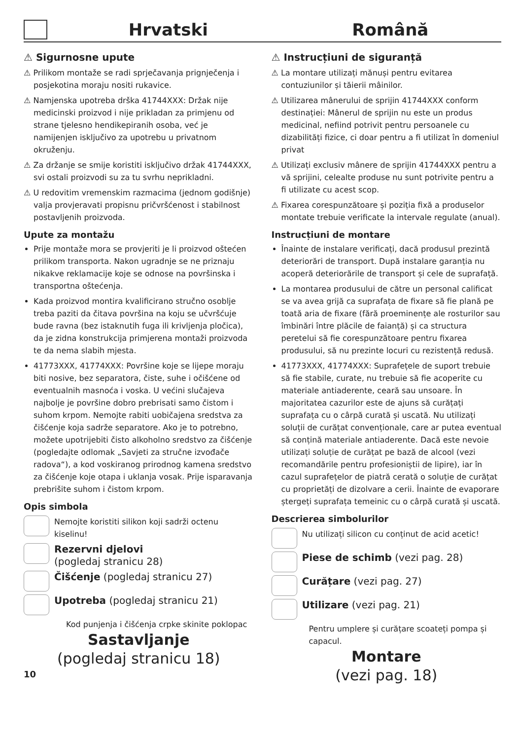Hrvatski
Română
⚠ Sigurnosne upute
⚠ Prilikom montaže se radi sprječavanja prignječenja i posjekotina moraju nositi rukavice.
⚠ Namjenska upotreba drška 41744XXX: Držak nije medicinski proizvod i nije prikladan za primjenu od strane tjelesno hendikepiranih osoba, već je namijenjen isključivo za upotrebu u privatnom okruženju.
⚠ Za držanje se smije koristiti isključivo držak 41744XXX, svi ostali proizvodi su za tu svrhu neprikladni.
⚠ U redovitim vremenskim razmacima (jednom godišnje) valja provjeravati propisnu pričvršćenost i stabilnost postavljenih proizvoda.
Upute za montažu
Prije montaže mora se provjeriti je li proizvod oštećen prilikom transporta. Nakon ugradnje se ne priznaju nikakve reklamacije koje se odnose na površinska i transportna oštećenja.
Kada proizvod montira kvalificirano stručno osoblje treba paziti da čitava površina na koju se učvršćuje bude ravna (bez istaknutih fuga ili krivljenja pločica), da je zidna konstrukcija primjerena montaži proizvoda te da nema slabih mjesta.
41773XXX, 41774XXX: Površine koje se lijepe moraju biti nosive, bez separatora, čiste, suhe i očišćene od eventualnih masnoća i voska. U većini slučajeva najbolje je površine dobro prebrisati samo čistom i suhom krpom. Nemojte rabiti uobičajena sredstva za čišćenje koja sadrže separatore. Ako je to potrebno, možete upotrijebiti čisto alkoholno sredstvo za čišćenje (pogledajte odlomak „Savjeti za stručne izvođače radova“), a kod voskiranog prirodnog kamena sredstvo za čišćenje koje otapa i uklanja vosak. Prije isparavanja prebrišite suhom i čistom krpom.
Opis simbola
Nemojte koristiti silikon koji sadrži octenu kiselinu!
Rezervni djelovi
(pogledaj stranicu 28)
Čišćenje (pogledaj stranicu 27)
Upotreba (pogledaj stranicu 21)
Kod punjenja i čišćenja crpke skinite poklopac
Sastavljanje
(pogledaj stranicu 18)
10
⚠ Instrucțiuni de siguranță
⚠ La montare utilizați mănuși pentru evitarea contuziunilor și tăierii mâinilor.
⚠ Utilizarea mânerului de sprijin 41744XXX conform destinației: Mânerul de sprijin nu este un produs medicinal, nefiind potrivit pentru persoanele cu dizabilități fizice, ci doar pentru a fi utilizat în domeniul privat
⚠ Utilizați exclusiv mânere de sprijin 41744XXX pentru a vă sprijini, celealte produse nu sunt potrivite pentru a fi utilizate cu acest scop.
⚠ Fixarea corespunzătoare și poziția fixă a produselor montate trebuie verificate la intervale regulate (anual).
Instrucțiuni de montare
Înainte de instalare verificați, dacă produsul prezintă deteriorări de transport. După instalare garanția nu acoperă deteriorările de transport și cele de suprafață.
La montarea produsului de către un personal calificat se va avea grijă ca suprafața de fixare să fie plană pe toată aria de fixare (fără proeminențe ale rosturilor sau îmbinări între plăcile de faianță) și ca structura peretelui să fie corespunzătoare pentru fixarea produsului, să nu prezinte locuri cu rezistență redusă.
41773XXX, 41774XXX: Suprafețele de suport trebuie să fie stabile, curate, nu trebuie să fie acoperite cu materiale antiaderente, ceară sau unsoare. În majoritatea cazurilor este de ajuns să curățați suprafața cu o cârpă curată și uscată. Nu utilizați soluții de curățat convenționale, care ar putea eventual să conțină materiale antiaderente. Dacă este nevoie utilizați soluție de curățat pe bază de alcool (vezi recomandările pentru profesioniștii de lipire), iar în cazul suprafețelor de piatră cerată o soluție de curățat cu proprietăți de dizolvare a cerii. Înainte de evaporare ștergeți suprafața temeinic cu o cârpă curată și uscată.
Descrierea simbolurilor
Nu utilizați silicon cu conținut de acid acetic!
Piese de schimb (vezi pag. 28)
Curățare (vezi pag. 27)
Utilizare (vezi pag. 21)
Pentru umplere și curățare scoateți pompa și capacul.
Montare
(vezi pag. 18)